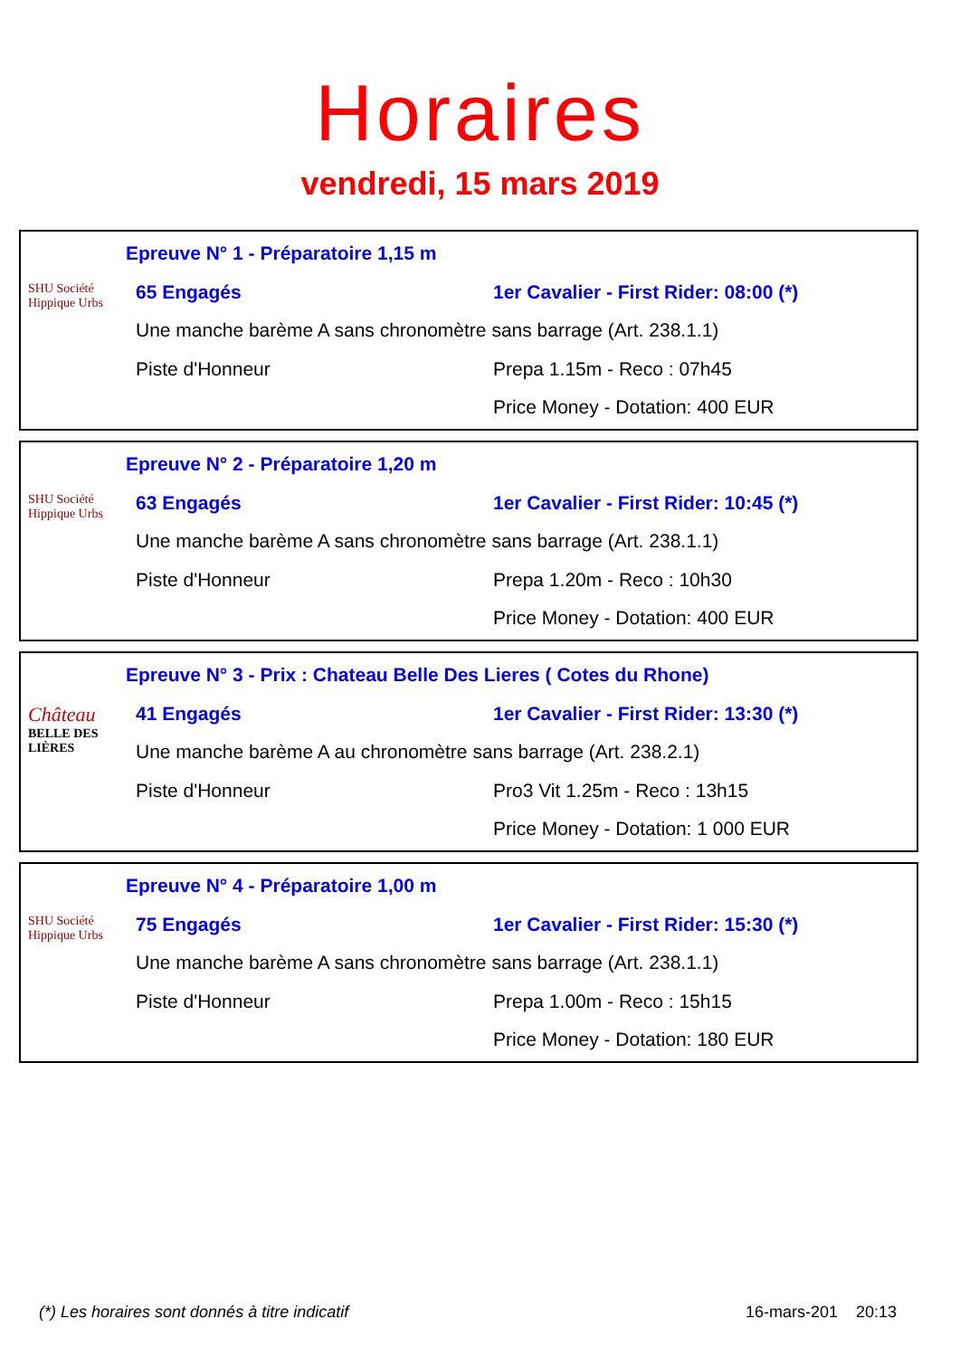Horaires
vendredi, 15 mars 2019
SHU Société Hippique Urbs
Epreuve N° 1 - Préparatoire 1,15 m
65 Engagés 1er Cavalier - First Rider: 08:00 (*)
Une manche barème A sans chronomètre sans barrage (Art. 238.1.1)
Piste d'Honneur Prepa 1.15m - Reco : 07h45
Price Money - Dotation: 400 EUR
SHU Société Hippique Urbs
Epreuve N° 2 - Préparatoire 1,20 m
63 Engagés 1er Cavalier - First Rider: 10:45 (*)
Une manche barème A sans chronomètre sans barrage (Art. 238.1.1)
Piste d'Honneur Prepa 1.20m - Reco : 10h30
Price Money - Dotation: 400 EUR
Château
BELLE DES LIÈRES
Epreuve N° 3 - Prix : Chateau Belle Des Lieres ( Cotes du Rhone)
41 Engagés 1er Cavalier - First Rider: 13:30 (*)
Une manche barème A au chronomètre sans barrage (Art. 238.2.1)
Piste d'Honneur Pro3 Vit 1.25m - Reco : 13h15
Price Money - Dotation: 1 000 EUR
SHU Société Hippique Urbs
Epreuve N° 4 - Préparatoire 1,00 m
75 Engagés 1er Cavalier - First Rider: 15:30 (*)
Une manche barème A sans chronomètre sans barrage (Art. 238.1.1)
Piste d'Honneur Prepa 1.00m - Reco : 15h15
Price Money - Dotation: 180 EUR
(*) Les horaires sont donnés à titre indicatif 16-mars-201 20:13